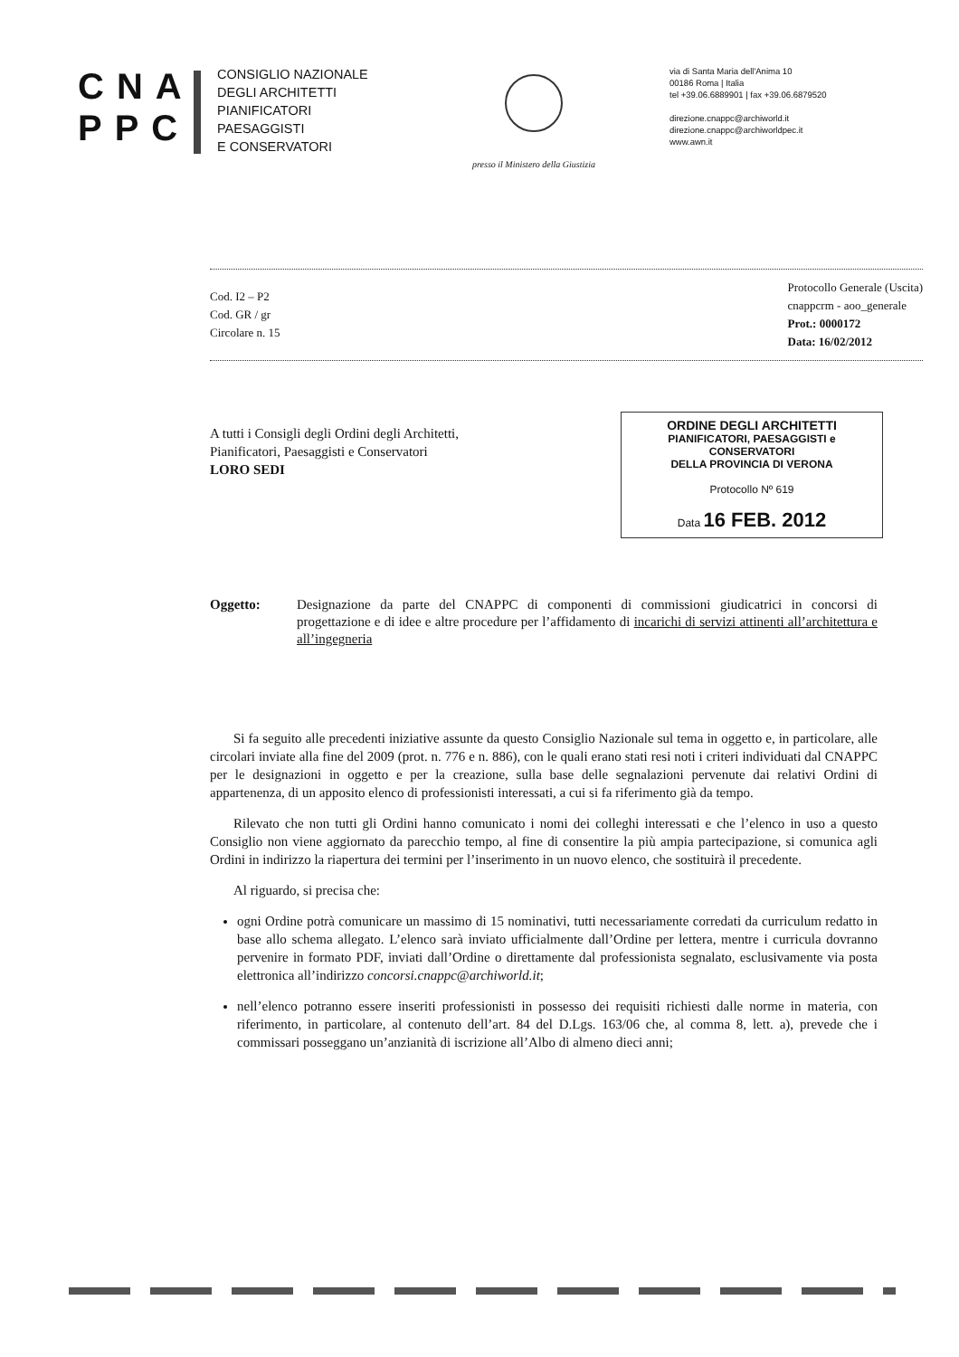CNA
PPC
CONSIGLIO NAZIONALE
DEGLI ARCHITETTI
PIANIFICATORI
PAESAGGISTI
E CONSERVATORI
presso il Ministero della Giustizia
via di Santa Maria dell'Anima 10
00186 Roma | Italia
tel +39.06.6889901 | fax +39.06.6879520
direzione.cnappc@archiworld.it
direzione.cnappc@archiworldpec.it
www.awn.it
Cod. I2 – P2
Cod. GR / gr
Circolare n. 15
Protocollo Generale (Uscita)
cnappcrm - aoo_generale
Prot.: 0000172
Data: 16/02/2012
ORDINE DEGLI ARCHITETTI
PIANIFICATORI, PAESAGGISTI e CONSERVATORI
DELLA PROVINCIA DI VERONA
Protocollo Nº 619
Data 16 FEB. 2012
A tutti i Consigli degli Ordini degli Architetti,
Pianificatori, Paesaggisti e Conservatori
LORO SEDI
Oggetto: Designazione da parte del CNAPPC di componenti di commissioni giudicatrici in concorsi di progettazione e di idee e altre procedure per l’affidamento di incarichi di servizi attinenti all’architettura e all’ingegneria
Si fa seguito alle precedenti iniziative assunte da questo Consiglio Nazionale sul tema in oggetto e, in particolare, alle circolari inviate alla fine del 2009 (prot. n. 776 e n. 886), con le quali erano stati resi noti i criteri individuati dal CNAPPC per le designazioni in oggetto e per la creazione, sulla base delle segnalazioni pervenute dai relativi Ordini di appartenenza, di un apposito elenco di professionisti interessati, a cui si fa riferimento già da tempo.
Rilevato che non tutti gli Ordini hanno comunicato i nomi dei colleghi interessati e che l’elenco in uso a questo Consiglio non viene aggiornato da parecchio tempo, al fine di consentire la più ampia partecipazione, si comunica agli Ordini in indirizzo la riapertura dei termini per l’inserimento in un nuovo elenco, che sostituirà il precedente.
Al riguardo, si precisa che:
ogni Ordine potrà comunicare un massimo di 15 nominativi, tutti necessariamente corredati da curriculum redatto in base allo schema allegato. L’elenco sarà inviato ufficialmente dall’Ordine per lettera, mentre i curricula dovranno pervenire in formato PDF, inviati dall’Ordine o direttamente dal professionista segnalato, esclusivamente via posta elettronica all’indirizzo concorsi.cnappc@archiworld.it;
nell’elenco potranno essere inseriti professionisti in possesso dei requisiti richiesti dalle norme in materia, con riferimento, in particolare, al contenuto dell’art. 84 del D.Lgs. 163/06 che, al comma 8, lett. a), prevede che i commissari posseggano un’anzianità di iscrizione all’Albo di almeno dieci anni;